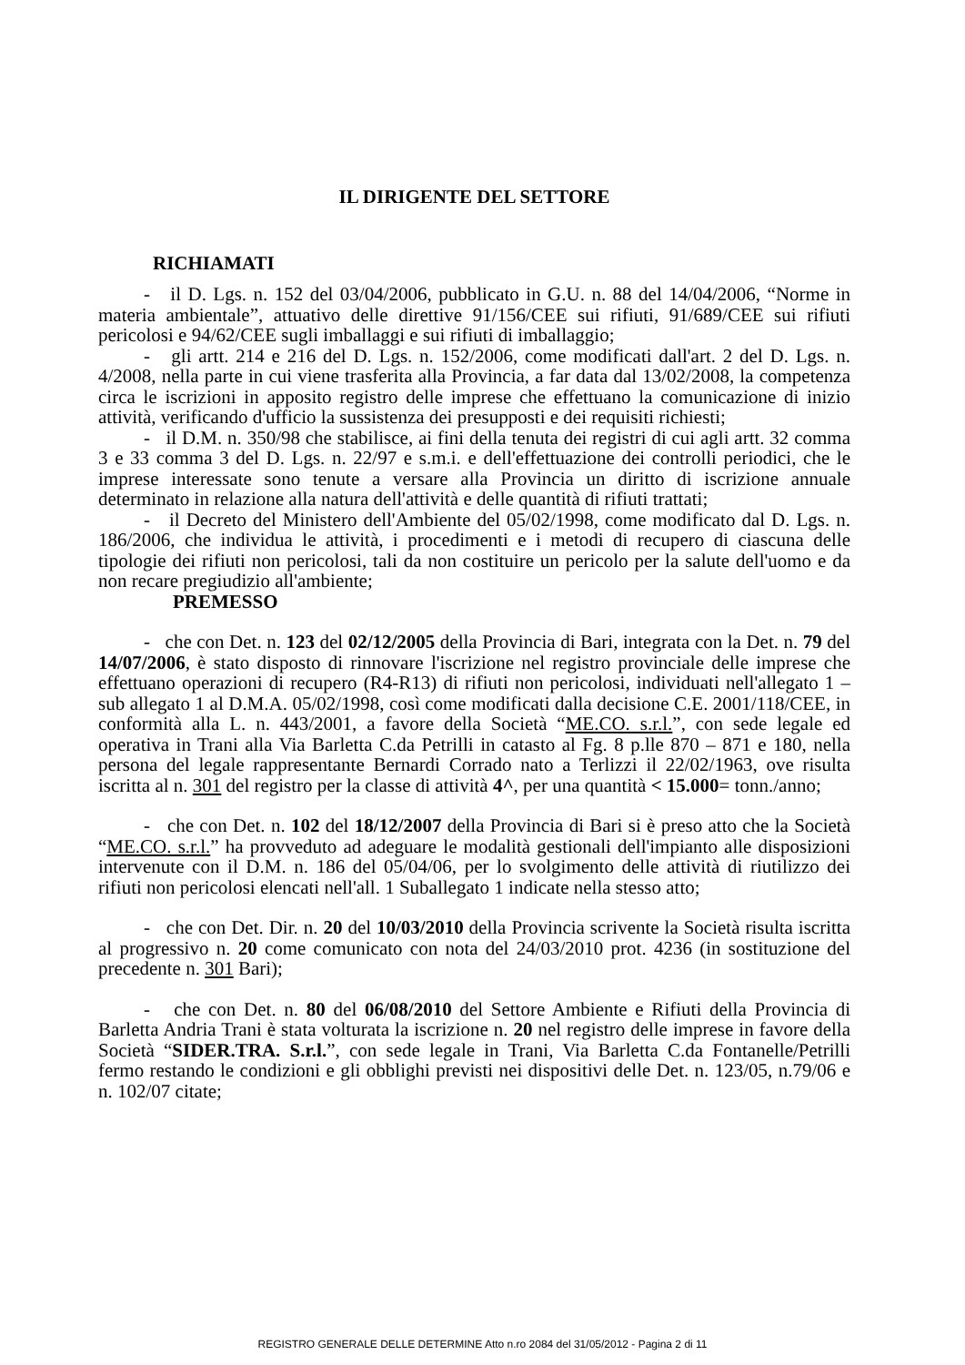IL DIRIGENTE DEL SETTORE
RICHIAMATI
- il D. Lgs. n. 152 del 03/04/2006, pubblicato in G.U. n. 88 del 14/04/2006, “Norme in materia ambientale”, attuativo delle direttive 91/156/CEE sui rifiuti, 91/689/CEE sui rifiuti pericolosi e 94/62/CEE sugli imballaggi e sui rifiuti di imballaggio;
- gli artt. 214 e 216 del D. Lgs. n. 152/2006, come modificati dall'art. 2 del D. Lgs. n. 4/2008, nella parte in cui viene trasferita alla Provincia, a far data dal 13/02/2008, la competenza circa le iscrizioni in apposito registro delle imprese che effettuano la comunicazione di inizio attività, verificando d'ufficio la sussistenza dei presupposti e dei requisiti richiesti;
- il D.M. n. 350/98 che stabilisce, ai fini della tenuta dei registri di cui agli artt. 32 comma 3 e 33 comma 3 del D. Lgs. n. 22/97 e s.m.i. e dell'effettuazione dei controlli periodici, che le imprese interessate sono tenute a versare alla Provincia un diritto di iscrizione annuale determinato in relazione alla natura dell'attività e delle quantità di rifiuti trattati;
- il Decreto del Ministero dell'Ambiente del 05/02/1998, come modificato dal D. Lgs. n. 186/2006, che individua le attività, i procedimenti e i metodi di recupero di ciascuna delle tipologie dei rifiuti non pericolosi, tali da non costituire un pericolo per la salute dell'uomo e da non recare pregiudizio all'ambiente;
PREMESSO
- che con Det. n. 123 del 02/12/2005 della Provincia di Bari, integrata con la Det. n. 79 del 14/07/2006, è stato disposto di rinnovare l'iscrizione nel registro provinciale delle imprese che effettuano operazioni di recupero (R4-R13) di rifiuti non pericolosi, individuati nell'allegato 1 – sub allegato 1 al D.M.A. 05/02/1998, così come modificati dalla decisione C.E. 2001/118/CEE, in conformità alla L. n. 443/2001, a favore della Società “ME.CO. s.r.l.”, con sede legale ed operativa in Trani alla Via Barletta C.da Petrilli in catasto al Fg. 8 p.lle 870 – 871 e 180, nella persona del legale rappresentante Bernardi Corrado nato a Terlizzi il 22/02/1963, ove risulta iscritta al n. 301 del registro per la classe di attività 4^, per una quantità < 15.000= tonn./anno;
- che con Det. n. 102 del 18/12/2007 della Provincia di Bari si è preso atto che la Società “ME.CO. s.r.l.” ha provveduto ad adeguare le modalità gestionali dell'impianto alle disposizioni intervenute con il D.M. n. 186 del 05/04/06, per lo svolgimento delle attività di riutilizzo dei rifiuti non pericolosi elencati nell'all. 1 Suballegato 1 indicate nella stesso atto;
- che con Det. Dir. n. 20 del 10/03/2010 della Provincia scrivente la Società risulta iscritta al progressivo n. 20 come comunicato con nota del 24/03/2010 prot. 4236 (in sostituzione del precedente n. 301 Bari);
- che con Det. n. 80 del 06/08/2010 del Settore Ambiente e Rifiuti della Provincia di Barletta Andria Trani è stata volturata la iscrizione n. 20 nel registro delle imprese in favore della Società “SIDER.TRA. S.r.l.”, con sede legale in Trani, Via Barletta C.da Fontanelle/Petrilli fermo restando le condizioni e gli obblighi previsti nei dispositivi delle Det. n. 123/05, n.79/06 e n. 102/07 citate;
REGISTRO GENERALE DELLE DETERMINE Atto n.ro 2084 del 31/05/2012 - Pagina 2 di 11